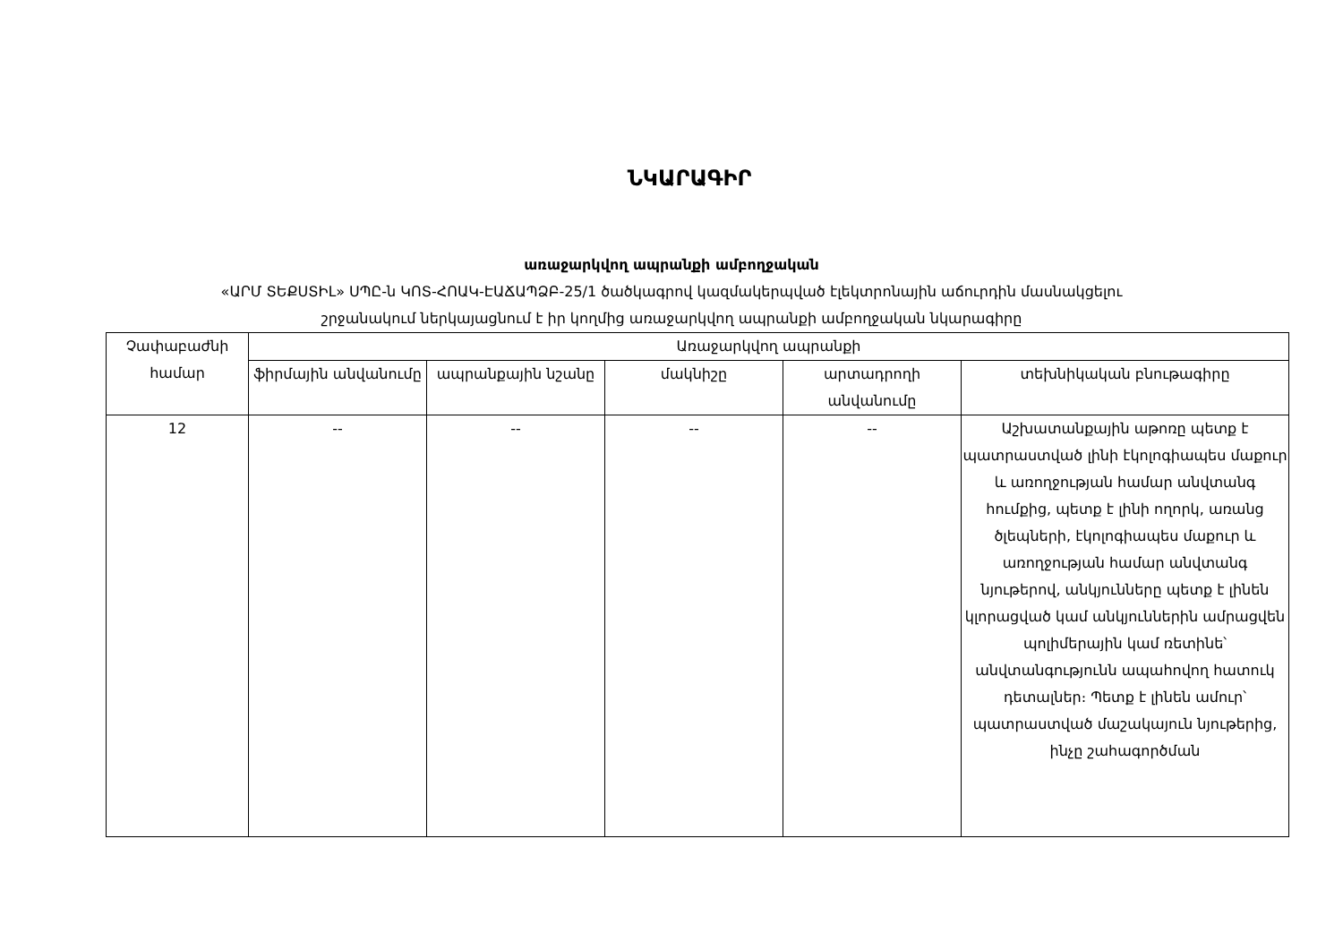ՆԿԱՐԱԳԻՐ
առաջարկվող ապրանքի ամբողջական
«ԱՐՄ ՏԵՔՍՏԻԼ» ՍՊԸ-ն ԿՈՏ-ՀՈԱԿ-ԷԱՃԱՊՁԲ-25/1 ծածկագրով կազմակերպված էլեկտրոնային աճուրդին մասնակցելու
շրջանակում ներկայացնում է իր կողմից առաջարկվող ապրանքի ամբողջական նկարագիրը
| Չափաբաժնի համար | Առաջարկվող ապրանքի | | | | |
| --- | --- | --- | --- | --- | --- |
| | ֆիրմային անվանումը | ապրանքային նշանը | մակնիշը | արտադրողի անվանումը | տեխնիկական բնութագիրը |
| 12 | -- | -- | -- | -- | Աշխատանքային աթոռը պետք է պատրաստված լինի էկոլոգիապես մաքուր և առողջության համար անվտանգ հումքից, պետք է լինի ողորկ, առանց ծլեպների, էկոլոգիապես մաքուր և առողջության համար անվտանգ նյութերով, անկյունները պետք է լինեն կլորացված կամ անկյուններին ամրացվեն պոլիմերային կամ ռետինե՝ անվտանգությունն ապահովող հատուկ դետալներ։ Պետք է լինեն ամուր՝ պատրաստված մաշակայուն նյութերից, ինչը շահագործման |